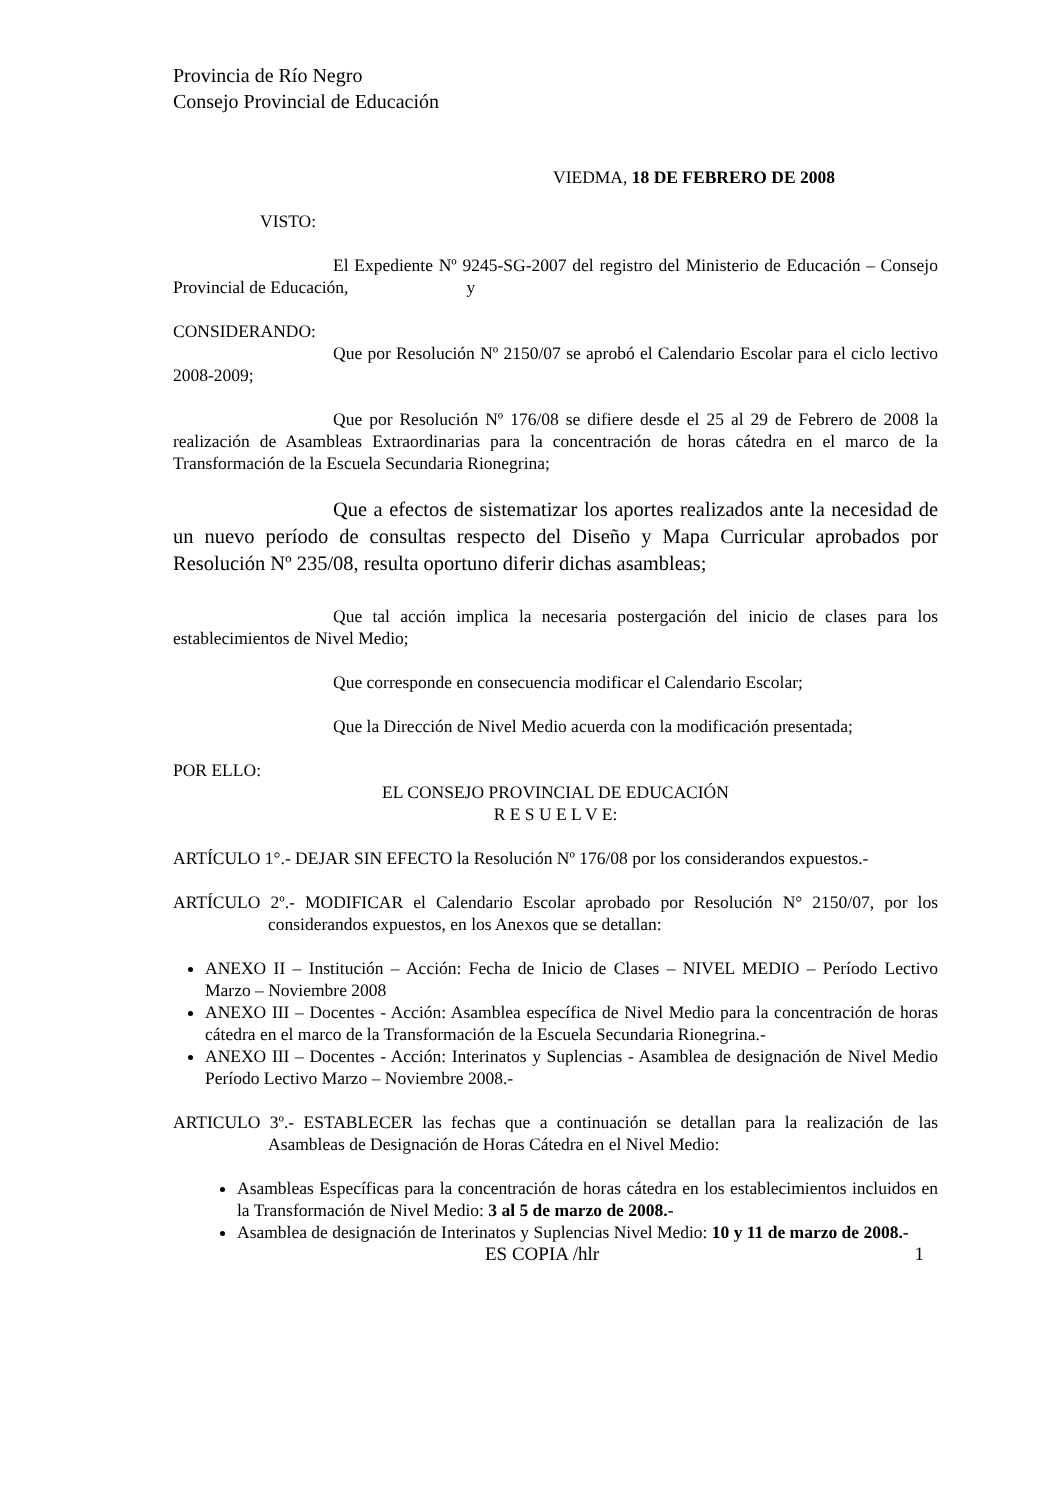Provincia de Río Negro
Consejo Provincial de Educación
VIEDMA, 18 DE FEBRERO DE 2008
VISTO:
El Expediente Nº 9245-SG-2007 del registro del Ministerio de Educación – Consejo Provincial de Educación, y
CONSIDERANDO:
Que por Resolución Nº 2150/07 se aprobó el Calendario Escolar para el ciclo lectivo 2008-2009;
Que por Resolución Nº 176/08 se difiere desde el 25 al 29 de Febrero de 2008 la realización de Asambleas Extraordinarias para la concentración de horas cátedra en el marco de la Transformación de la Escuela Secundaria Rionegrina;
Que a efectos de sistematizar los aportes realizados ante la necesidad de un nuevo período de consultas respecto del Diseño y Mapa Curricular aprobados por Resolución Nº 235/08, resulta oportuno diferir dichas asambleas;
Que tal acción implica la necesaria postergación del inicio de clases para los establecimientos de Nivel Medio;
Que corresponde en consecuencia modificar el Calendario Escolar;
Que la Dirección de Nivel Medio acuerda con la modificación presentada;
POR ELLO:
EL CONSEJO PROVINCIAL DE EDUCACIÓN
R E S U E L V E:
ARTÍCULO 1°.- DEJAR SIN EFECTO la Resolución Nº 176/08 por los considerandos expuestos.-
ARTÍCULO 2º.- MODIFICAR el Calendario Escolar aprobado por Resolución N° 2150/07, por los considerandos expuestos, en los Anexos que se detallan:
ANEXO II – Institución – Acción: Fecha de Inicio de Clases – NIVEL MEDIO – Período Lectivo Marzo – Noviembre 2008
ANEXO III – Docentes - Acción: Asamblea específica de Nivel Medio para la concentración de horas cátedra en el marco de la Transformación de la Escuela Secundaria Rionegrina.-
ANEXO III – Docentes - Acción: Interinatos y Suplencias - Asamblea de designación de Nivel Medio Período Lectivo Marzo – Noviembre 2008.-
ARTICULO 3º.- ESTABLECER las fechas que a continuación se detallan para la realización de las Asambleas de Designación de Horas Cátedra en el Nivel Medio:
Asambleas Específicas para la concentración de horas cátedra en los establecimientos incluidos en la Transformación de Nivel Medio: 3 al 5 de marzo de 2008.-
Asamblea de designación de Interinatos y Suplencias Nivel Medio: 10 y 11 de marzo de 2008.-
ES COPIA /hlr 1